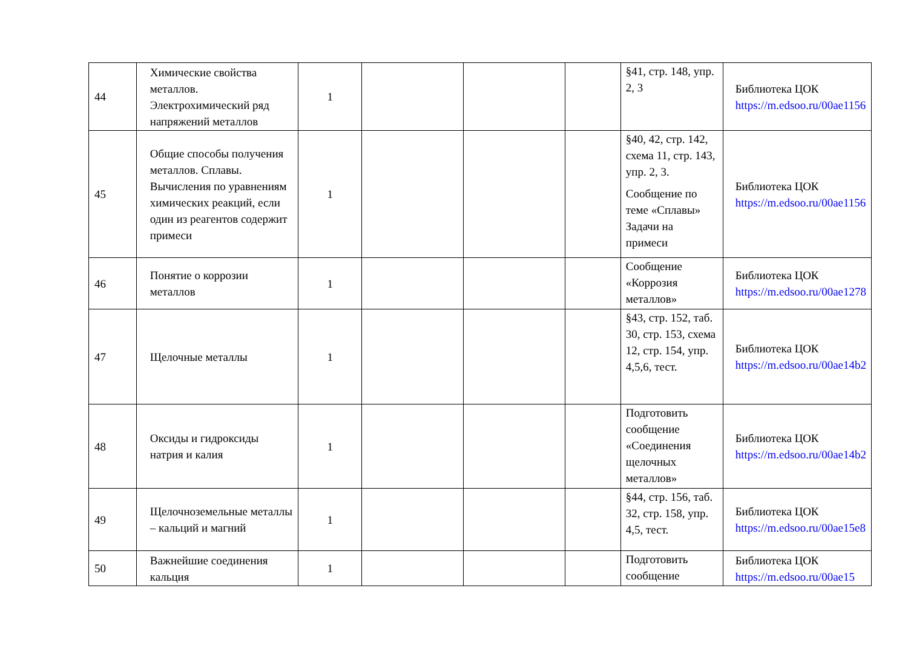| 44 | Химические свойства металлов. Электрохимический ряд напряжений металлов | 1 | | | | §41, стр. 148, упр. 2, 3 | Библиотека ЦОК https://m.edsoo.ru/00ae1156 |
| 45 | Общие способы получения металлов. Сплавы. Вычисления по уравнениям химических реакций, если один из реагентов содержит примеси | 1 | | | | §40, 42, стр. 142, схема 11, стр. 143, упр. 2, 3. Сообщение по теме «Сплавы» Задачи на примеси | Библиотека ЦОК https://m.edsoo.ru/00ae1156 |
| 46 | Понятие о коррозии металлов | 1 | | | | Сообщение «Коррозия металлов» | Библиотека ЦОК https://m.edsoo.ru/00ae1278 |
| 47 | Щелочные металлы | 1 | | | | §43, стр. 152, таб. 30, стр. 153, схема 12, стр. 154, упр. 4,5,6, тест. | Библиотека ЦОК https://m.edsoo.ru/00ae14b2 |
| 48 | Оксиды и гидроксиды натрия и калия | 1 | | | | Подготовить сообщение «Соединения щелочных металлов» | Библиотека ЦОК https://m.edsoo.ru/00ae14b2 |
| 49 | Щелочноземельные металлы – кальций и магний | 1 | | | | §44, стр. 156, таб. 32, стр. 158, упр. 4,5, тест. | Библиотека ЦОК https://m.edsoo.ru/00ae15e8 |
| 50 | Важнейшие соединения кальция | 1 | | | | Подготовить сообщение | Библиотека ЦОК https://m.edsoo.ru/00ae15 |